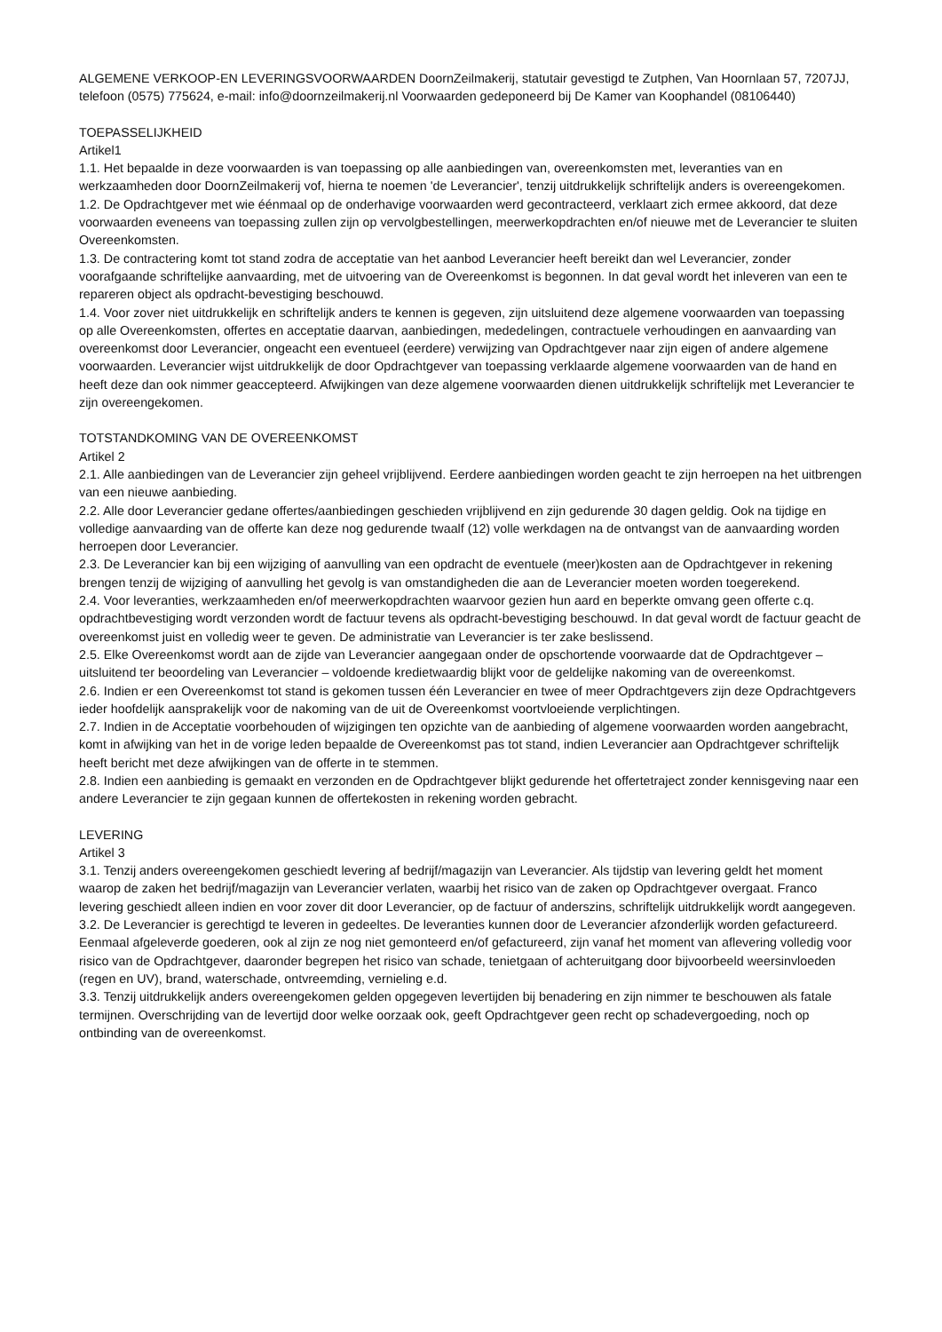ALGEMENE VERKOOP-EN LEVERINGSVOORWAARDEN DoornZeilmakerij, statutair gevestigd te Zutphen, Van Hoornlaan 57, 7207JJ, telefoon (0575) 775624, e-mail: info@doornzeilmakerij.nl Voorwaarden gedeponeerd bij De Kamer van Koophandel (08106440)
TOEPASSELIJKHEID
Artikel1
1.1. Het bepaalde in deze voorwaarden is van toepassing op alle aanbiedingen van, overeenkomsten met, leveranties van en werkzaamheden door DoornZeilmakerij vof, hierna te noemen 'de Leverancier', tenzij uitdrukkelijk schriftelijk anders is overeengekomen.
1.2. De Opdrachtgever met wie éénmaal op de onderhavige voorwaarden werd gecontracteerd, verklaart zich ermee akkoord, dat deze voorwaarden eveneens van toepassing zullen zijn op vervolgbestellingen, meerwerkopdrachten en/of nieuwe met de Leverancier te sluiten Overeenkomsten.
1.3. De contractering komt tot stand zodra de acceptatie van het aanbod Leverancier heeft bereikt dan wel Leverancier, zonder voorafgaande schriftelijke aanvaarding, met de uitvoering van de Overeenkomst is begonnen. In dat geval wordt het inleveren van een te repareren object als opdracht-bevestiging beschouwd.
1.4. Voor zover niet uitdrukkelijk en schriftelijk anders te kennen is gegeven, zijn uitsluitend deze algemene voorwaarden van toepassing op alle Overeenkomsten, offertes en acceptatie daarvan, aanbiedingen, mededelingen, contractuele verhoudingen en aanvaarding van overeenkomst door Leverancier, ongeacht een eventueel (eerdere) verwijzing van Opdrachtgever naar zijn eigen of andere algemene voorwaarden. Leverancier wijst uitdrukkelijk de door Opdrachtgever van toepassing verklaarde algemene voorwaarden van de hand en heeft deze dan ook nimmer geaccepteerd. Afwijkingen van deze algemene voorwaarden dienen uitdrukkelijk schriftelijk met Leverancier te zijn overeengekomen.
TOTSTANDKOMING VAN DE OVEREENKOMST
Artikel 2
2.1. Alle aanbiedingen van de Leverancier zijn geheel vrijblijvend. Eerdere aanbiedingen worden geacht te zijn herroepen na het uitbrengen van een nieuwe aanbieding.
2.2. Alle door Leverancier gedane offertes/aanbiedingen geschieden vrijblijvend en zijn gedurende 30 dagen geldig. Ook na tijdige en volledige aanvaarding van de offerte kan deze nog gedurende twaalf (12) volle werkdagen na de ontvangst van de aanvaarding worden herroepen door Leverancier.
2.3. De Leverancier kan bij een wijziging of aanvulling van een opdracht de eventuele (meer)kosten aan de Opdrachtgever in rekening brengen tenzij de wijziging of aanvulling het gevolg is van omstandigheden die aan de Leverancier moeten worden toegerekend.
2.4. Voor leveranties, werkzaamheden en/of meerwerkopdrachten waarvoor gezien hun aard en beperkte omvang geen offerte c.q. opdrachtbevestiging wordt verzonden wordt de factuur tevens als opdracht-bevestiging beschouwd. In dat geval wordt de factuur geacht de overeenkomst juist en volledig weer te geven. De administratie van Leverancier is ter zake beslissend.
2.5. Elke Overeenkomst wordt aan de zijde van Leverancier aangegaan onder de opschortende voorwaarde dat de Opdrachtgever – uitsluitend ter beoordeling van Leverancier – voldoende kredietwaardig blijkt voor de geldelijke nakoming van de overeenkomst.
2.6. Indien er een Overeenkomst tot stand is gekomen tussen één Leverancier en twee of meer Opdrachtgevers zijn deze Opdrachtgevers ieder hoofdelijk aansprakelijk voor de nakoming van de uit de Overeenkomst voortvloeiende verplichtingen.
2.7. Indien in de Acceptatie voorbehouden of wijzigingen ten opzichte van de aanbieding of algemene voorwaarden worden aangebracht, komt in afwijking van het in de vorige leden bepaalde de Overeenkomst pas tot stand, indien Leverancier aan Opdrachtgever schriftelijk heeft bericht met deze afwijkingen van de offerte in te stemmen.
2.8. Indien een aanbieding is gemaakt en verzonden en de Opdrachtgever blijkt gedurende het offertetraject zonder kennisgeving naar een andere Leverancier te zijn gegaan kunnen de offertekosten in rekening worden gebracht.
LEVERING
Artikel 3
3.1. Tenzij anders overeengekomen geschiedt levering af bedrijf/magazijn van Leverancier. Als tijdstip van levering geldt het moment waarop de zaken het bedrijf/magazijn van Leverancier verlaten, waarbij het risico van de zaken op Opdrachtgever overgaat. Franco levering geschiedt alleen indien en voor zover dit door Leverancier, op de factuur of anderszins, schriftelijk uitdrukkelijk wordt aangegeven.
3.2. De Leverancier is gerechtigd te leveren in gedeeltes. De leveranties kunnen door de Leverancier afzonderlijk worden gefactureerd. Eenmaal afgeleverde goederen, ook al zijn ze nog niet gemonteerd en/of gefactureerd, zijn vanaf het moment van aflevering volledig voor risico van de Opdrachtgever, daaronder begrepen het risico van schade, tenietgaan of achteruitgang door bijvoorbeeld weersinvloeden (regen en UV), brand, waterschade, ontvreemding, vernieling e.d.
3.3. Tenzij uitdrukkelijk anders overeengekomen gelden opgegeven levertijden bij benadering en zijn nimmer te beschouwen als fatale termijnen. Overschrijding van de levertijd door welke oorzaak ook, geeft Opdrachtgever geen recht op schadevergoeding, noch op ontbinding van de overeenkomst.